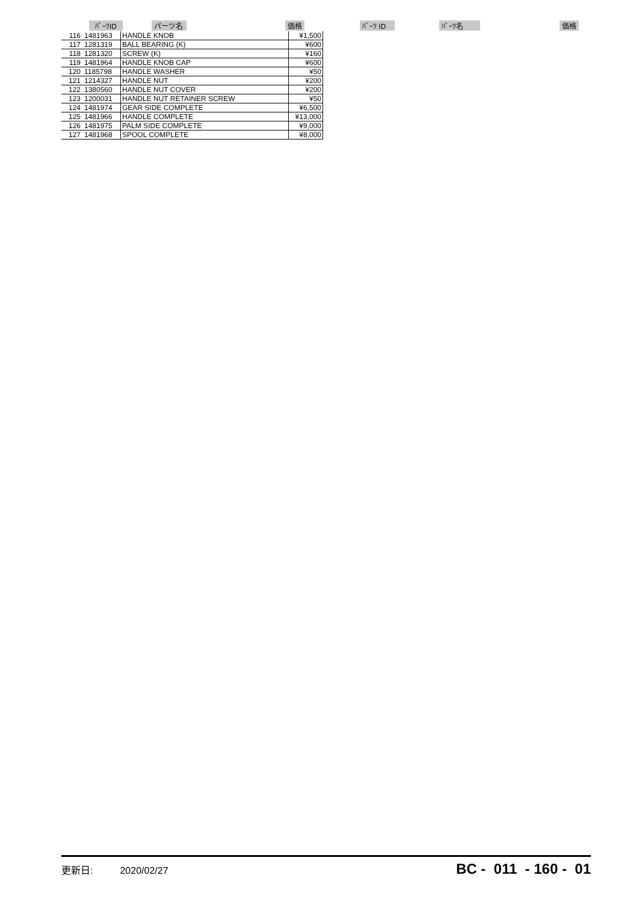ﾊﾟｰﾂID パーツ名 価格 ﾊﾟｰﾂ ID ﾊﾟｰﾂ名 価格
| 116 | 1481963 | HANDLE KNOB | ¥1,500 |
| 117 | 1281319 | BALL BEARING (K) | ¥600 |
| 118 | 1281320 | SCREW (K) | ¥160 |
| 119 | 1481964 | HANDLE KNOB CAP | ¥600 |
| 120 | 1185798 | HANDLE WASHER | ¥50 |
| 121 | 1214327 | HANDLE NUT | ¥200 |
| 122 | 1380560 | HANDLE NUT COVER | ¥200 |
| 123 | 1200031 | HANDLE NUT RETAINER SCREW | ¥50 |
| 124 | 1481974 | GEAR SIDE COMPLETE | ¥6,500 |
| 125 | 1481966 | HANDLE COMPLETE | ¥13,000 |
| 126 | 1481975 | PALM SIDE COMPLETE | ¥9,000 |
| 127 | 1481968 | SPOOL COMPLETE | ¥8,000 |
更新日: 2020/02/27 BC - 011 - 160 - 01